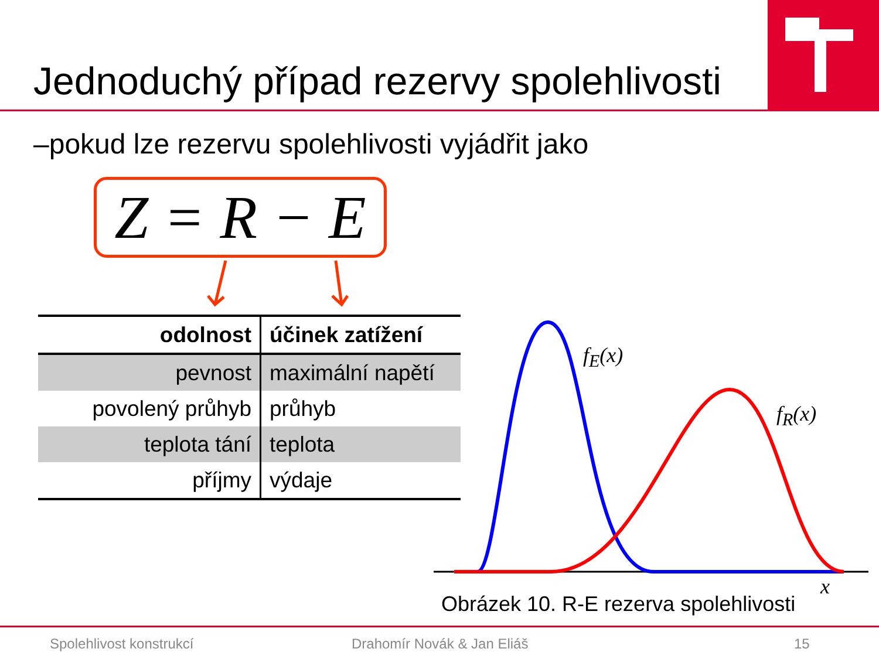Jednoduchý případ rezervy spolehlivosti
–pokud lze rezervu spolehlivosti vyjádřit jako
Z = R − E
| odolnost | účinek zatížení |
| --- | --- |
| pevnost | maximální napětí |
| povolený průhyb | průhyb |
| teplota tání | teplota |
| příjmy | výdaje |
f<sub>E</sub>(x)
f<sub>R</sub>(x)
x
Obrázek 10. R-E rezerva spolehlivosti
Spolehlivost konstrukcí Drahomír Novák & Jan Eliáš 15